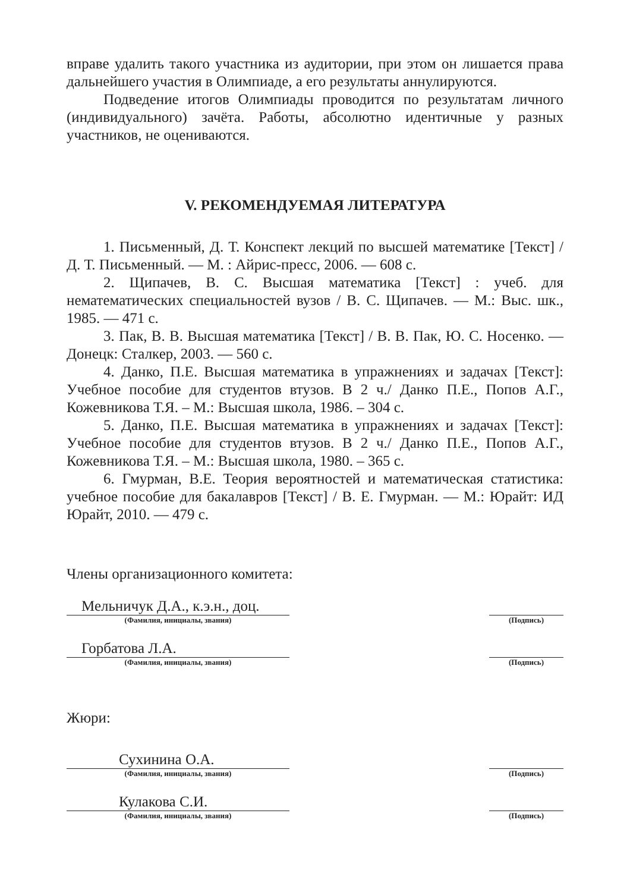вправе удалить такого участника из аудитории, при этом он лишается права дальнейшего участия в Олимпиаде, а его результаты аннулируются.
Подведение итогов Олимпиады проводится по результатам личного (индивидуального) зачёта. Работы, абсолютно идентичные у разных участников, не оцениваются.
V. РЕКОМЕНДУЕМАЯ ЛИТЕРАТУРА
1. Письменный, Д. Т. Конспект лекций по высшей математике [Текст] / Д. Т. Письменный. — М. : Айрис-пресс, 2006. — 608 с.
2. Щипачев, В. С. Высшая математика [Текст] : учеб. для нематематических специальностей вузов / В. С. Щипачев. — М.: Выс. шк., 1985. — 471 с.
3. Пак, В. В. Высшая математика [Текст] / В. В. Пак, Ю. С. Носенко. — Донецк: Сталкер, 2003. — 560 с.
4. Данко, П.Е. Высшая математика в упражнениях и задачах [Текст]: Учебное пособие для студентов втузов. В 2 ч./ Данко П.Е., Попов А.Г., Кожевникова Т.Я. – М.: Высшая школа, 1986. – 304 с.
5. Данко, П.Е. Высшая математика в упражнениях и задачах [Текст]: Учебное пособие для студентов втузов. В 2 ч./ Данко П.Е., Попов А.Г., Кожевникова Т.Я. – М.: Высшая школа, 1980. – 365 с.
6. Гмурман, В.Е. Теория вероятностей и математическая статистика: учебное пособие для бакалавров [Текст] / В. Е. Гмурман. — М.: Юрайт: ИД Юрайт, 2010. — 479 с.
Члены организационного комитета:
Мельничук Д.А., к.э.н., доц.
(Фамилия, инициалы, звания)
(Подпись)
Горбатова Л.А.
(Фамилия, инициалы, звания)
(Подпись)
Жюри:
Сухинина О.А.
(Фамилия, инициалы, звания)
(Подпись)
Кулакова С.И.
(Фамилия, инициалы, звания)
(Подпись)